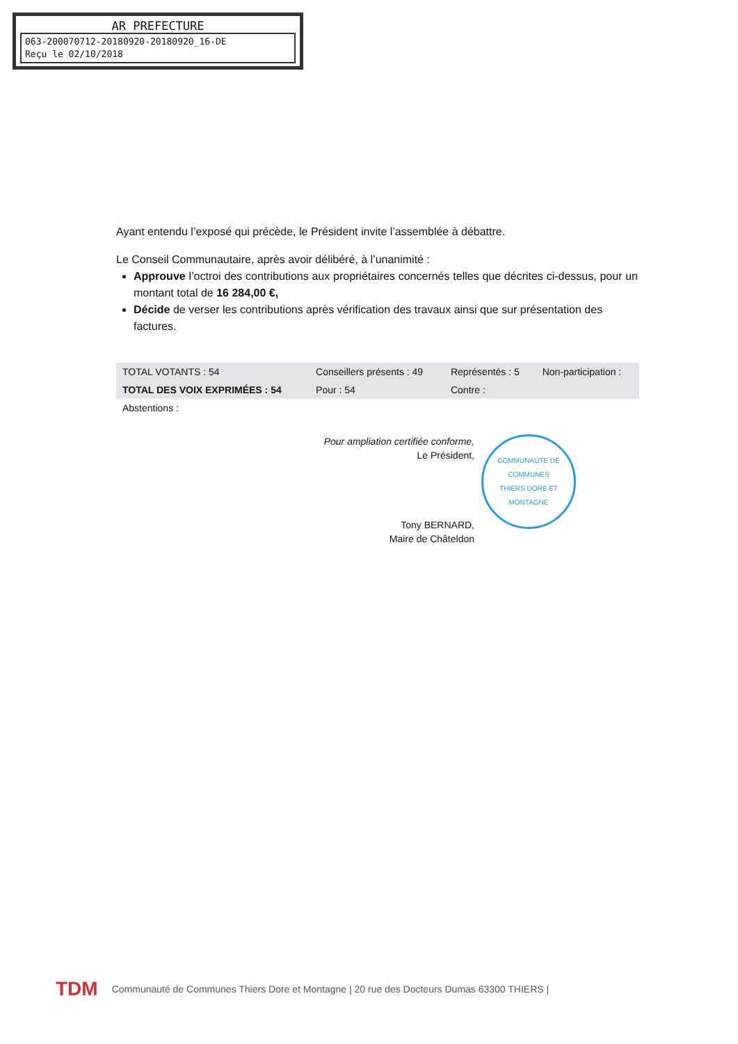AR PREFECTURE
063-200070712-20180920-20180920_16-DE
Reçu le 02/10/2018
Ayant entendu l’exposé qui précède, le Président invite l’assemblée à débattre.
Le Conseil Communautaire, après avoir délibéré, à l’unanimité :
Approuve l’octroi des contributions aux propriétaires concernés telles que décrites ci-dessus, pour un montant total de 16 284,00 €,
Décide de verser les contributions après vérification des travaux ainsi que sur présentation des factures.
| TOTAL VOTANTS : 54 | Conseillers présents : 49 | Représentés : 5 | Non-participation : |
| TOTAL DES VOIX EXPRIMÉES : 54 | Pour : 54 | Contre : | |
| Abstentions : | | | |
Pour ampliation certifiée conforme,
Le Président,
Tony BERNARD,
Maire de Châteldon
COMMUNAUTE DE COMMUNES
THIERS DORE ET MONTAGNE
TDM Communauté de Communes Thiers Dore et Montagne | 20 rue des Docteurs Dumas 63300 THIERS |